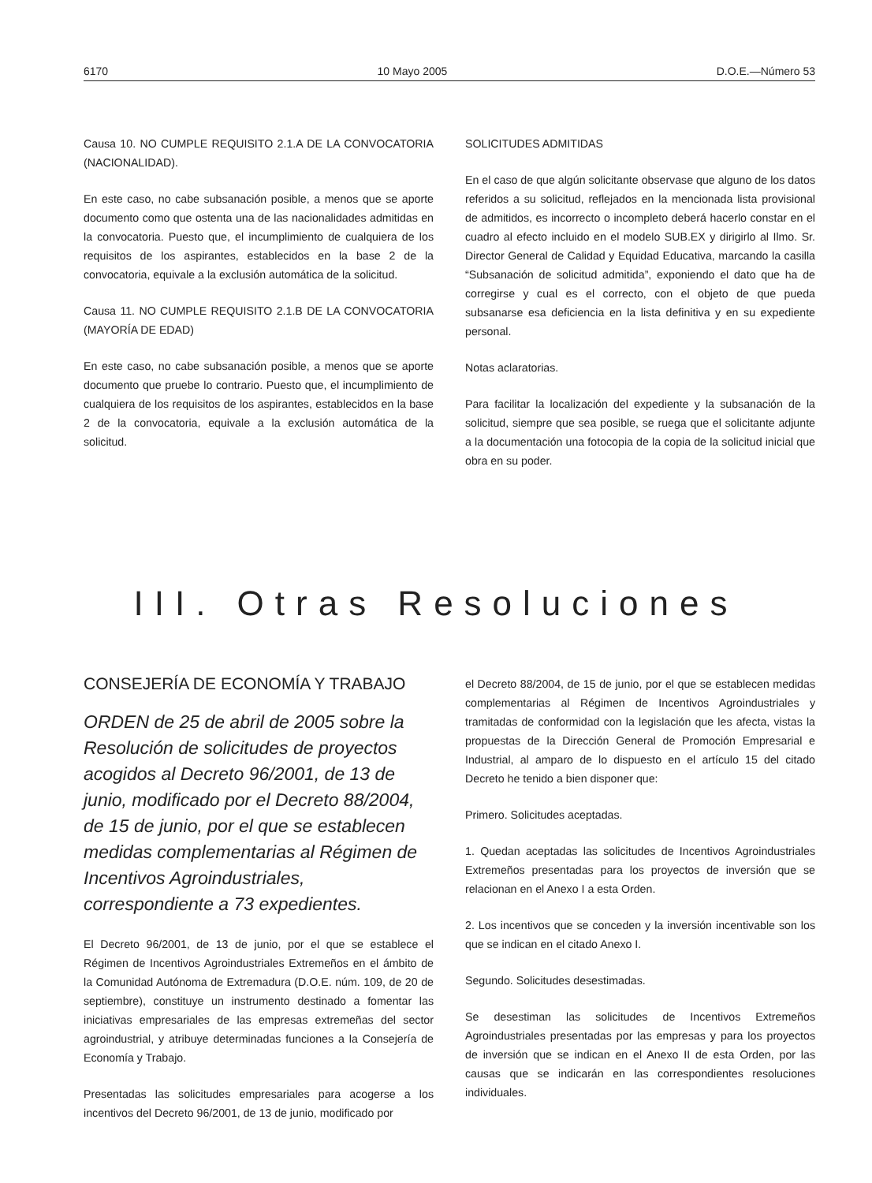6170 10 Mayo 2005 D.O.E.—Número 53
Causa 10. NO CUMPLE REQUISITO 2.1.A DE LA CONVOCATORIA (NACIONALIDAD).
En este caso, no cabe subsanación posible, a menos que se aporte documento como que ostenta una de las nacionalidades admitidas en la convocatoria. Puesto que, el incumplimiento de cualquiera de los requisitos de los aspirantes, establecidos en la base 2 de la convocatoria, equivale a la exclusión automática de la solicitud.
Causa 11. NO CUMPLE REQUISITO 2.1.B DE LA CONVOCATORIA (MAYORÍA DE EDAD)
En este caso, no cabe subsanación posible, a menos que se aporte documento que pruebe lo contrario. Puesto que, el incumplimiento de cualquiera de los requisitos de los aspirantes, establecidos en la base 2 de la convocatoria, equivale a la exclusión automática de la solicitud.
SOLICITUDES ADMITIDAS
En el caso de que algún solicitante observase que alguno de los datos referidos a su solicitud, reflejados en la mencionada lista provisional de admitidos, es incorrecto o incompleto deberá hacerlo constar en el cuadro al efecto incluido en el modelo SUB.EX y dirigirlo al Ilmo. Sr. Director General de Calidad y Equidad Educativa, marcando la casilla “Subsanación de solicitud admitida”, exponiendo el dato que ha de corregirse y cual es el correcto, con el objeto de que pueda subsanarse esa deficiencia en la lista definitiva y en su expediente personal.
Notas aclaratorias.
Para facilitar la localización del expediente y la subsanación de la solicitud, siempre que sea posible, se ruega que el solicitante adjunte a la documentación una fotocopia de la copia de la solicitud inicial que obra en su poder.
III. Otras Resoluciones
CONSEJERÍA DE ECONOMÍA Y TRABAJO
ORDEN de 25 de abril de 2005 sobre la Resolución de solicitudes de proyectos acogidos al Decreto 96/2001, de 13 de junio, modificado por el Decreto 88/2004, de 15 de junio, por el que se establecen medidas complementarias al Régimen de Incentivos Agroindustriales, correspondiente a 73 expedientes.
El Decreto 96/2001, de 13 de junio, por el que se establece el Régimen de Incentivos Agroindustriales Extremeños en el ámbito de la Comunidad Autónoma de Extremadura (D.O.E. núm. 109, de 20 de septiembre), constituye un instrumento destinado a fomentar las iniciativas empresariales de las empresas extremeñas del sector agroindustrial, y atribuye determinadas funciones a la Consejería de Economía y Trabajo.
Presentadas las solicitudes empresariales para acogerse a los incentivos del Decreto 96/2001, de 13 de junio, modificado por
el Decreto 88/2004, de 15 de junio, por el que se establecen medidas complementarias al Régimen de Incentivos Agroindustriales y tramitadas de conformidad con la legislación que les afecta, vistas la propuestas de la Dirección General de Promoción Empresarial e Industrial, al amparo de lo dispuesto en el artículo 15 del citado Decreto he tenido a bien disponer que:
Primero. Solicitudes aceptadas.
1. Quedan aceptadas las solicitudes de Incentivos Agroindustriales Extremeños presentadas para los proyectos de inversión que se relacionan en el Anexo I a esta Orden.
2. Los incentivos que se conceden y la inversión incentivable son los que se indican en el citado Anexo I.
Segundo. Solicitudes desestimadas.
Se desestiman las solicitudes de Incentivos Extremeños Agroindustriales presentadas por las empresas y para los proyectos de inversión que se indican en el Anexo II de esta Orden, por las causas que se indicarán en las correspondientes resoluciones individuales.